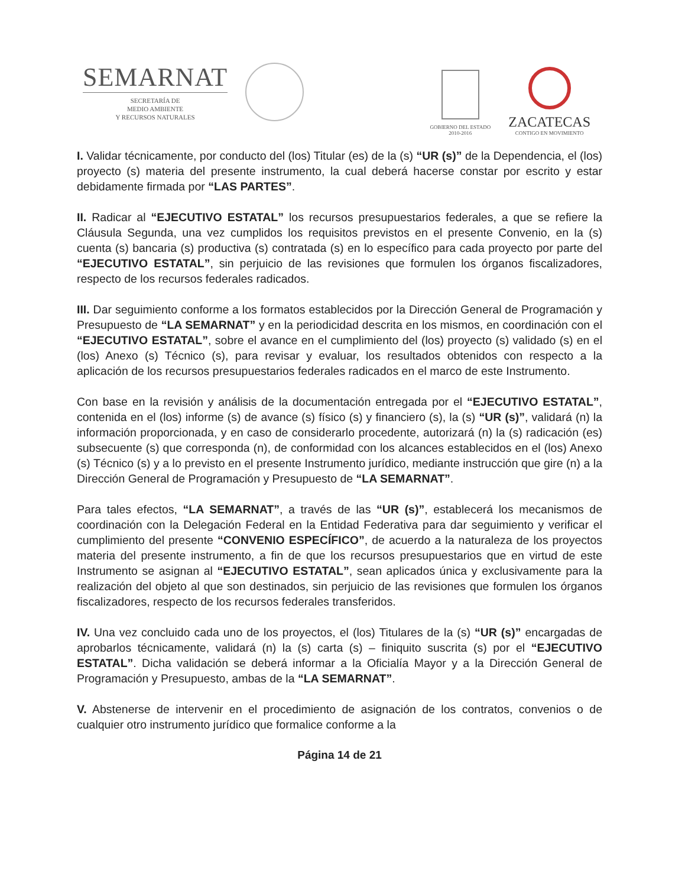SEMARNAT
SECRETARÍA DE
MEDIO AMBIENTE
Y RECURSOS NATURALES
GOBIERNO DEL ESTADO
2010-2016
ZACATECAS
CONTIGO EN MOVIMIENTO
I. Validar técnicamente, por conducto del (los) Titular (es) de la (s) “UR (s)” de la Dependencia, el (los) proyecto (s) materia del presente instrumento, la cual deberá hacerse constar por escrito y estar debidamente firmada por “LAS PARTES”.
II. Radicar al “EJECUTIVO ESTATAL” los recursos presupuestarios federales, a que se refiere la Cláusula Segunda, una vez cumplidos los requisitos previstos en el presente Convenio, en la (s) cuenta (s) bancaria (s) productiva (s) contratada (s) en lo específico para cada proyecto por parte del “EJECUTIVO ESTATAL”, sin perjuicio de las revisiones que formulen los órganos fiscalizadores, respecto de los recursos federales radicados.
III. Dar seguimiento conforme a los formatos establecidos por la Dirección General de Programación y Presupuesto de “LA SEMARNAT” y en la periodicidad descrita en los mismos, en coordinación con el “EJECUTIVO ESTATAL”, sobre el avance en el cumplimiento del (los) proyecto (s) validado (s) en el (los) Anexo (s) Técnico (s), para revisar y evaluar, los resultados obtenidos con respecto a la aplicación de los recursos presupuestarios federales radicados en el marco de este Instrumento.
Con base en la revisión y análisis de la documentación entregada por el “EJECUTIVO ESTATAL”, contenida en el (los) informe (s) de avance (s) físico (s) y financiero (s), la (s) “UR (s)”, validará (n) la información proporcionada, y en caso de considerarlo procedente, autorizará (n) la (s) radicación (es) subsecuente (s) que corresponda (n), de conformidad con los alcances establecidos en el (los) Anexo (s) Técnico (s) y a lo previsto en el presente Instrumento jurídico, mediante instrucción que gire (n) a la Dirección General de Programación y Presupuesto de “LA SEMARNAT”.
Para tales efectos, “LA SEMARNAT”, a través de las “UR (s)”, establecerá los mecanismos de coordinación con la Delegación Federal en la Entidad Federativa para dar seguimiento y verificar el cumplimiento del presente “CONVENIO ESPECÍFICO”, de acuerdo a la naturaleza de los proyectos materia del presente instrumento, a fin de que los recursos presupuestarios que en virtud de este Instrumento se asignan al “EJECUTIVO ESTATAL”, sean aplicados única y exclusivamente para la realización del objeto al que son destinados, sin perjuicio de las revisiones que formulen los órganos fiscalizadores, respecto de los recursos federales transferidos.
IV. Una vez concluido cada uno de los proyectos, el (los) Titulares de la (s) “UR (s)” encargadas de aprobarlos técnicamente, validará (n) la (s) carta (s) – finiquito suscrita (s) por el “EJECUTIVO ESTATAL”. Dicha validación se deberá informar a la Oficialía Mayor y a la Dirección General de Programación y Presupuesto, ambas de la “LA SEMARNAT”.
V. Abstenerse de intervenir en el procedimiento de asignación de los contratos, convenios o de cualquier otro instrumento jurídico que formalice conforme a la
Página 14 de 21